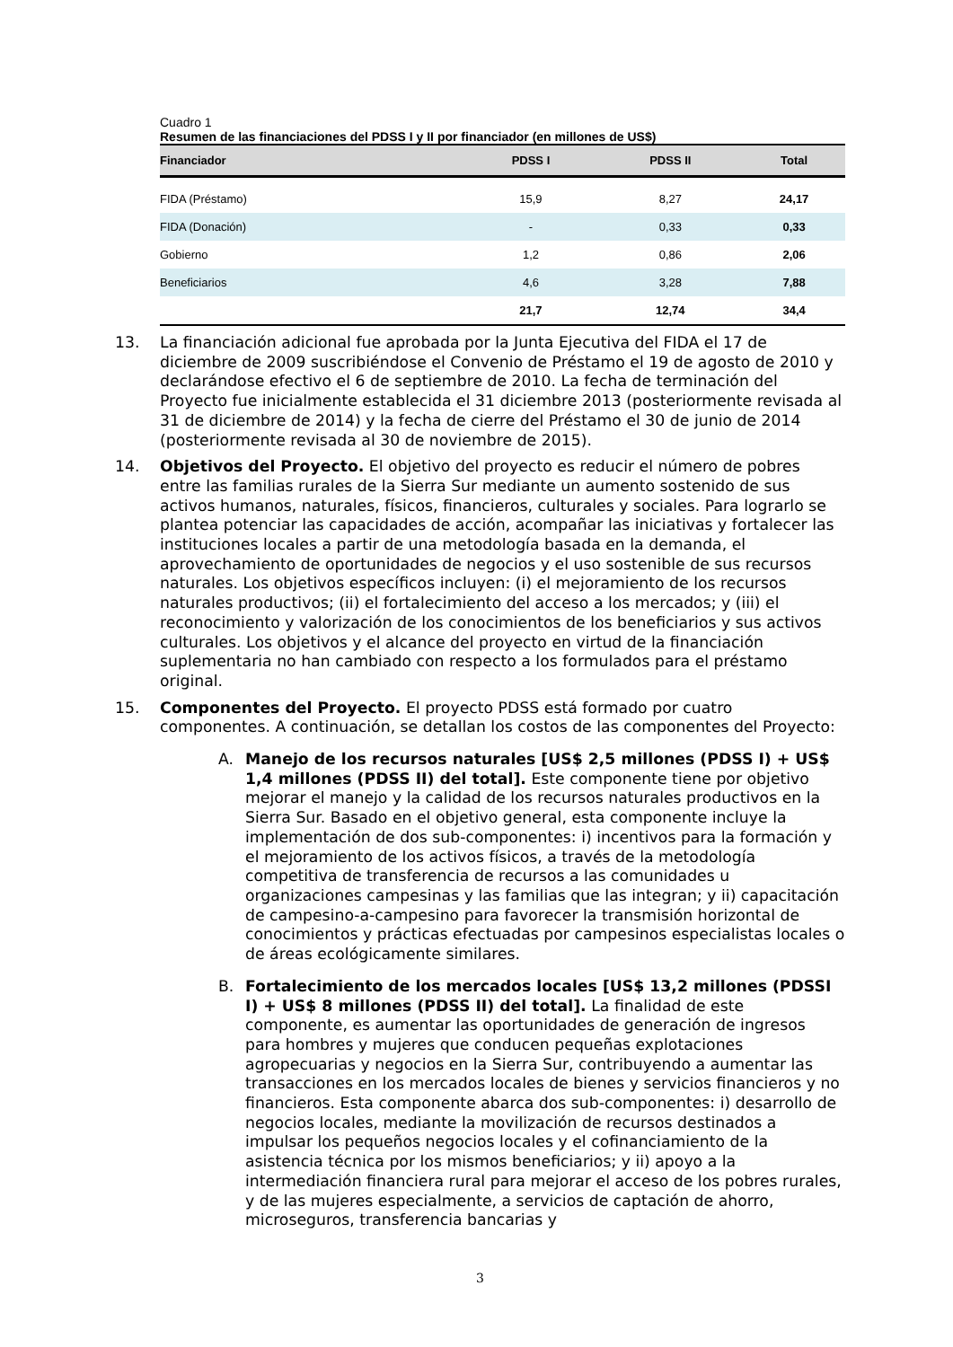Cuadro 1
Resumen de las financiaciones del PDSS I y II por financiador (en millones de US$)
| Financiador | PDSS I | PDSS II | Total |
| --- | --- | --- | --- |
| FIDA (Préstamo) | 15,9 | 8,27 | 24,17 |
| FIDA (Donación) | - | 0,33 | 0,33 |
| Gobierno | 1,2 | 0,86 | 2,06 |
| Beneficiarios | 4,6 | 3,28 | 7,88 |
| | 21,7 | 12,74 | 34,4 |
13. La financiación adicional fue aprobada por la Junta Ejecutiva del FIDA el 17 de diciembre de 2009 suscribiéndose el Convenio de Préstamo el 19 de agosto de 2010 y declarándose efectivo el 6 de septiembre de 2010. La fecha de terminación del Proyecto fue inicialmente establecida el 31 diciembre 2013 (posteriormente revisada al 31 de diciembre de 2014) y la fecha de cierre del Préstamo el 30 de junio de 2014 (posteriormente revisada al 30 de noviembre de 2015).
14. Objetivos del Proyecto. El objetivo del proyecto es reducir el número de pobres entre las familias rurales de la Sierra Sur mediante un aumento sostenido de sus activos humanos, naturales, físicos, financieros, culturales y sociales. Para lograrlo se plantea potenciar las capacidades de acción, acompañar las iniciativas y fortalecer las instituciones locales a partir de una metodología basada en la demanda, el aprovechamiento de oportunidades de negocios y el uso sostenible de sus recursos naturales. Los objetivos específicos incluyen: (i) el mejoramiento de los recursos naturales productivos; (ii) el fortalecimiento del acceso a los mercados; y (iii) el reconocimiento y valorización de los conocimientos de los beneficiarios y sus activos culturales. Los objetivos y el alcance del proyecto en virtud de la financiación suplementaria no han cambiado con respecto a los formulados para el préstamo original.
15. Componentes del Proyecto. El proyecto PDSS está formado por cuatro componentes. A continuación, se detallan los costos de las componentes del Proyecto:
A. Manejo de los recursos naturales [US$ 2,5 millones (PDSS I) + US$ 1,4 millones (PDSS II) del total]. Este componente tiene por objetivo mejorar el manejo y la calidad de los recursos naturales productivos en la Sierra Sur. Basado en el objetivo general, esta componente incluye la implementación de dos sub-componentes: i) incentivos para la formación y el mejoramiento de los activos físicos, a través de la metodología competitiva de transferencia de recursos a las comunidades u organizaciones campesinas y las familias que las integran; y ii) capacitación de campesino-a-campesino para favorecer la transmisión horizontal de conocimientos y prácticas efectuadas por campesinos especialistas locales o de áreas ecológicamente similares.
B. Fortalecimiento de los mercados locales [US$ 13,2 millones (PDSSI I) + US$ 8 millones (PDSS II) del total]. La finalidad de este componente, es aumentar las oportunidades de generación de ingresos para hombres y mujeres que conducen pequeñas explotaciones agropecuarias y negocios en la Sierra Sur, contribuyendo a aumentar las transacciones en los mercados locales de bienes y servicios financieros y no financieros. Esta componente abarca dos sub-componentes: i) desarrollo de negocios locales, mediante la movilización de recursos destinados a impulsar los pequeños negocios locales y el cofinanciamiento de la asistencia técnica por los mismos beneficiarios; y ii) apoyo a la intermediación financiera rural para mejorar el acceso de los pobres rurales, y de las mujeres especialmente, a servicios de captación de ahorro, microseguros, transferencia bancarias y
3